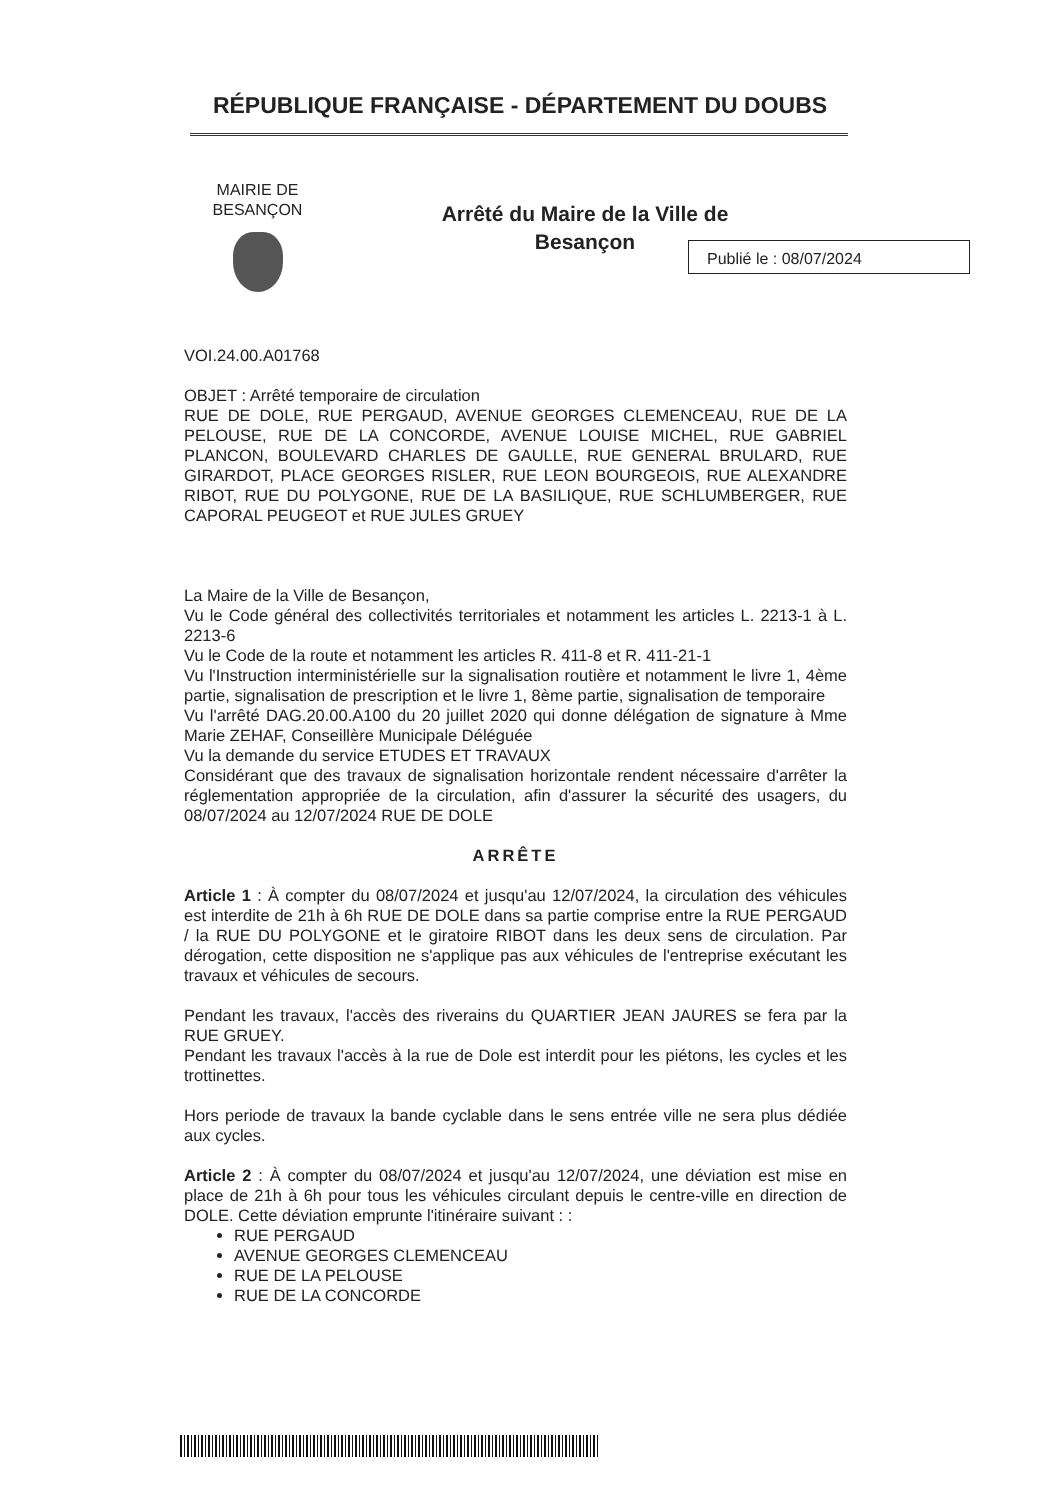RÉPUBLIQUE FRANÇAISE - DÉPARTEMENT DU DOUBS
MAIRIE DE BESANÇON
Arrêté du Maire de la Ville de Besançon
Publié le : 08/07/2024
VOI.24.00.A01768
OBJET : Arrêté temporaire de circulation
RUE DE DOLE, RUE PERGAUD, AVENUE GEORGES CLEMENCEAU, RUE DE LA PELOUSE, RUE DE LA CONCORDE, AVENUE LOUISE MICHEL, RUE GABRIEL PLANCON, BOULEVARD CHARLES DE GAULLE, RUE GENERAL BRULARD, RUE GIRARDOT, PLACE GEORGES RISLER, RUE LEON BOURGEOIS, RUE ALEXANDRE RIBOT, RUE DU POLYGONE, RUE DE LA BASILIQUE, RUE SCHLUMBERGER, RUE CAPORAL PEUGEOT et RUE JULES GRUEY
La Maire de la Ville de Besançon,
Vu le Code général des collectivités territoriales et notamment les articles L. 2213-1 à L. 2213-6
Vu le Code de la route et notamment les articles R. 411-8 et R. 411-21-1
Vu l'Instruction interministérielle sur la signalisation routière et notamment le livre 1, 4ème partie, signalisation de prescription et le livre 1, 8ème partie, signalisation de temporaire
Vu l'arrêté DAG.20.00.A100 du 20 juillet 2020 qui donne délégation de signature à Mme Marie ZEHAF, Conseillère Municipale Déléguée
Vu la demande du service ETUDES ET TRAVAUX
Considérant que des travaux de signalisation horizontale rendent nécessaire d'arrêter la réglementation appropriée de la circulation, afin d'assurer la sécurité des usagers, du 08/07/2024 au 12/07/2024 RUE DE DOLE
ARRÊTE
Article 1 : À compter du 08/07/2024 et jusqu'au 12/07/2024, la circulation des véhicules est interdite de 21h à 6h RUE DE DOLE dans sa partie comprise entre la RUE PERGAUD / la RUE DU POLYGONE et le giratoire RIBOT dans les deux sens de circulation. Par dérogation, cette disposition ne s'applique pas aux véhicules de l'entreprise exécutant les travaux et véhicules de secours.
Pendant les travaux, l'accès des riverains du QUARTIER JEAN JAURES se fera par la RUE GRUEY.
Pendant les travaux l'accès à la rue de Dole est interdit pour les piétons, les cycles et les trottinettes.
Hors periode de travaux la bande cyclable dans le sens entrée ville ne sera plus dédiée aux cycles.
Article 2 : À compter du 08/07/2024 et jusqu'au 12/07/2024, une déviation est mise en place de 21h à 6h pour tous les véhicules circulant depuis le centre-ville en direction de DOLE. Cette déviation emprunte l'itinéraire suivant : :
RUE PERGAUD
AVENUE GEORGES CLEMENCEAU
RUE DE LA PELOUSE
RUE DE LA CONCORDE